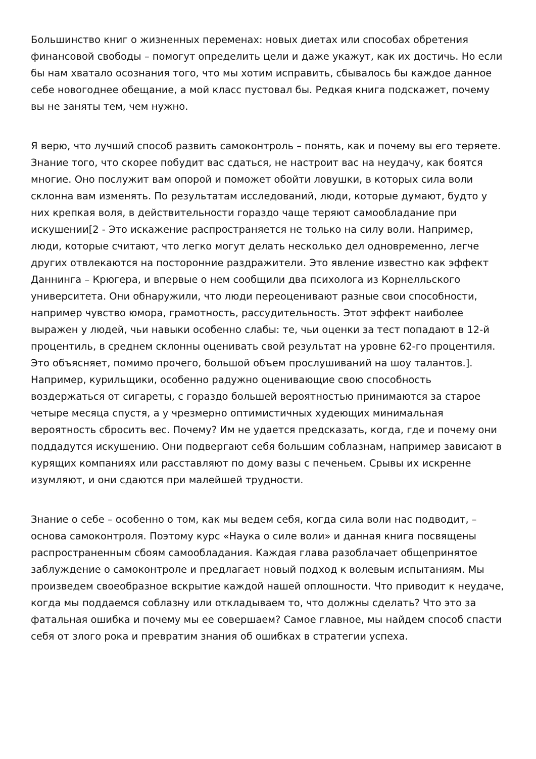Большинство книг о жизненных переменах: новых диетах или способах обретения финансовой свободы – помогут определить цели и даже укажут, как их достичь. Но если бы нам хватало осознания того, что мы хотим исправить, сбывалось бы каждое данное себе новогоднее обещание, а мой класс пустовал бы. Редкая книга подскажет, почему вы не заняты тем, чем нужно.
Я верю, что лучший способ развить самоконтроль – понять, как и почему вы его теряете. Знание того, что скорее побудит вас сдаться, не настроит вас на неудачу, как боятся многие. Оно послужит вам опорой и поможет обойти ловушки, в которых сила воли склонна вам изменять. По результатам исследований, люди, которые думают, будто у них крепкая воля, в действительности гораздо чаще теряют самообладание при искушении[2 - Это искажение распространяется не только на силу воли. Например, люди, которые считают, что легко могут делать несколько дел одновременно, легче других отвлекаются на посторонние раздражители. Это явление известно как эффект Даннинга – Крюгера, и впервые о нем сообщили два психолога из Корнелльского университета. Они обнаружили, что люди переоценивают разные свои способности, например чувство юмора, грамотность, рассудительность. Этот эффект наиболее выражен у людей, чьи навыки особенно слабы: те, чьи оценки за тест попадают в 12-й процентиль, в среднем склонны оценивать свой результат на уровне 62-го процентиля. Это объясняет, помимо прочего, большой объем прослушиваний на шоу талантов.]. Например, курильщики, особенно радужно оценивающие свою способность воздержаться от сигареты, с гораздо большей вероятностью принимаются за старое четыре месяца спустя, а у чрезмерно оптимистичных худеющих минимальная вероятность сбросить вес. Почему? Им не удается предсказать, когда, где и почему они поддадутся искушению. Они подвергают себя большим соблазнам, например зависают в курящих компаниях или расставляют по дому вазы с печеньем. Срывы их искренне изумляют, и они сдаются при малейшей трудности.
Знание о себе – особенно о том, как мы ведем себя, когда сила воли нас подводит, – основа самоконтроля. Поэтому курс «Наука о силе воли» и данная книга посвящены распространенным сбоям самообладания. Каждая глава разоблачает общепринятое заблуждение о самоконтроле и предлагает новый подход к волевым испытаниям. Мы произведем своеобразное вскрытие каждой нашей оплошности. Что приводит к неудаче, когда мы поддаемся соблазну или откладываем то, что должны сделать? Что это за фатальная ошибка и почему мы ее совершаем? Самое главное, мы найдем способ спасти себя от злого рока и превратим знания об ошибках в стратегии успеха.